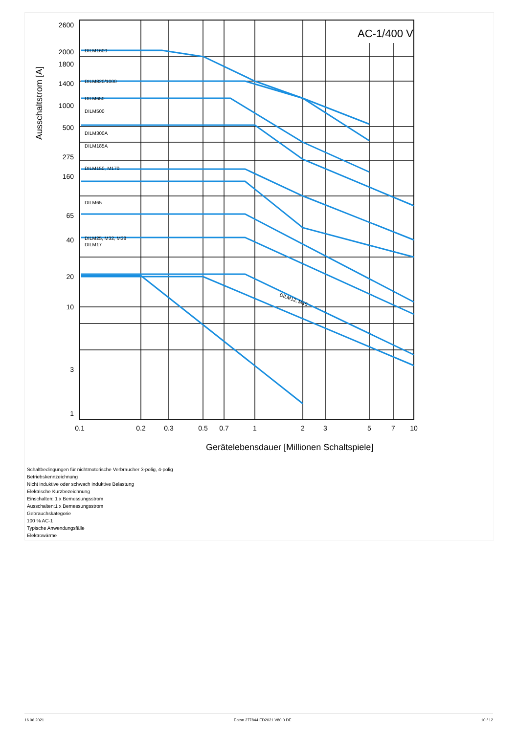AC-1/400 V
2600
2000
1800
1400
1000
500
275
160
65
40
20
10
3
1
0.1
0.2
0.3
0.5
0.7
1
2
3
5
7
10
DILM1600
DILM820/1000
DILM650
DILM500
DILM300A
DILM185A
DILM150, M170
DILM65
DILM25, M32, M38
DILM17
DILM12, M15
Ausschaltstrom [A]
Gerätelebensdauer [Millionen Schaltspiele]
Schaltbedingungen für nichtmotorische Verbraucher 3-polig, 4-polig
Betriebskennzeichnung
Nicht induktive oder schwach induktive Belastung
Elektrische Kurzbezeichnung
Einschalten: 1 x Bemessungsstrom
Ausschalten:1 x Bemessungsstrom
Gebrauchskategorie
100 % AC-1
Typische Anwendungsfälle
Elektrowärme
16.06.2021 Eaton 277844 ED2021 V80.0 DE 10 / 12